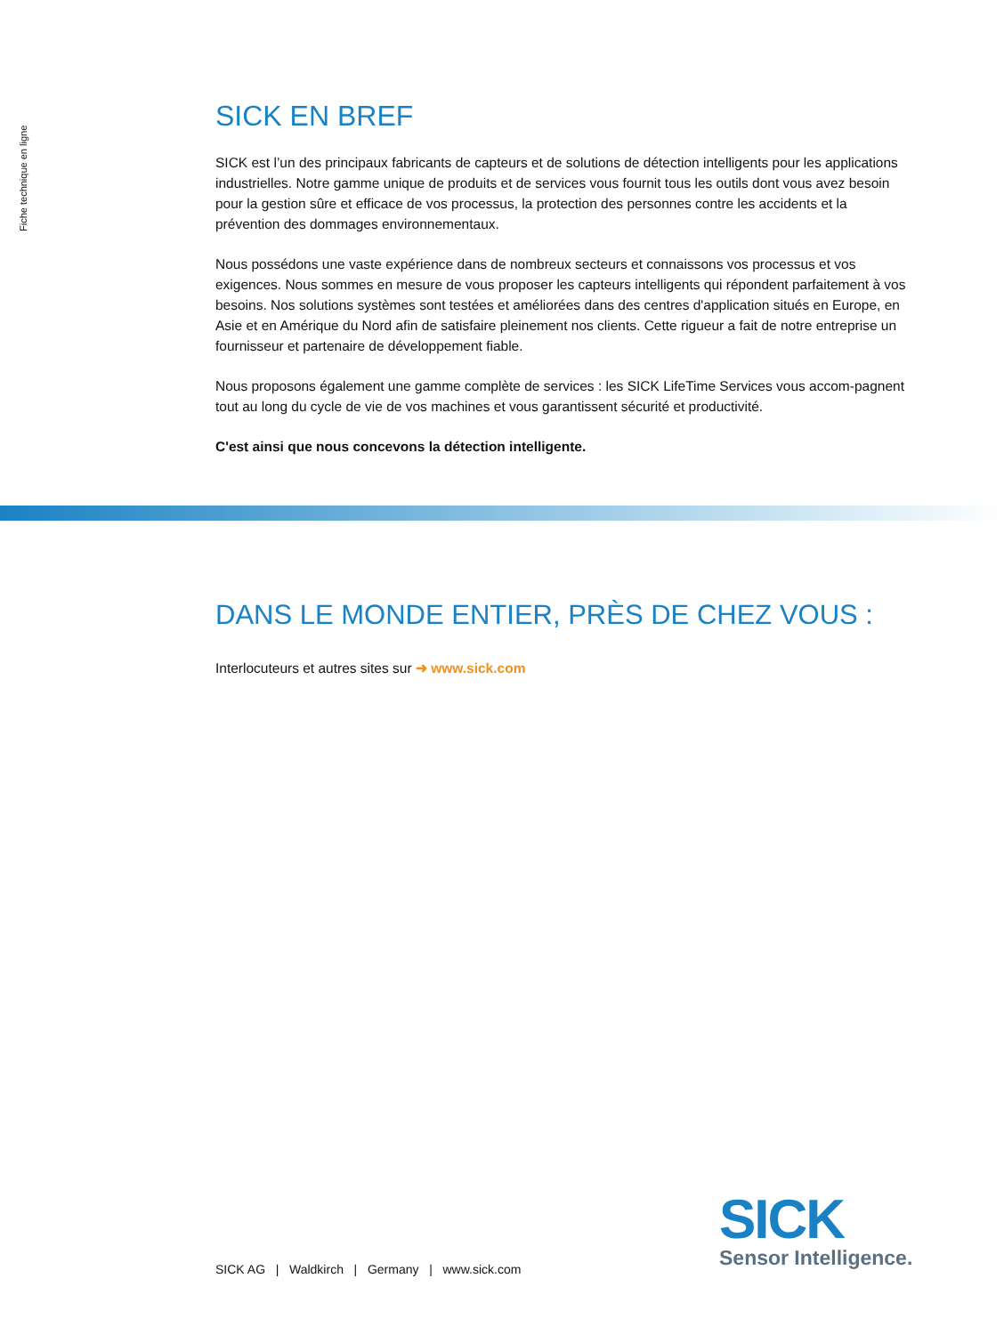Fiche technique en ligne
SICK EN BREF
SICK est l’un des principaux fabricants de capteurs et de solutions de détection intelligents pour les applications industrielles. Notre gamme unique de produits et de services vous fournit tous les outils dont vous avez besoin pour la gestion sûre et efficace de vos processus, la protection des personnes contre les accidents et la prévention des dommages environnementaux.
Nous possédons une vaste expérience dans de nombreux secteurs et connaissons vos processus et vos exigences. Nous sommes en mesure de vous proposer les capteurs intelligents qui répondent parfaitement à vos besoins. Nos solutions systèmes sont testées et améliorées dans des centres d'application situés en Europe, en Asie et en Amérique du Nord afin de satisfaire pleinement nos clients. Cette rigueur a fait de notre entreprise un fournisseur et partenaire de développement fiable.
Nous proposons également une gamme complète de services : les SICK LifeTime Services vous accom-pagnent tout au long du cycle de vie de vos machines et vous garantissent sécurité et productivité.
C'est ainsi que nous concevons la détection intelligente.
DANS LE MONDE ENTIER, PRÈS DE CHEZ VOUS :
Interlocuteurs et autres sites sur ➜ www.sick.com
SICK AG | Waldkirch | Germany | www.sick.com
SICK
Sensor Intelligence.